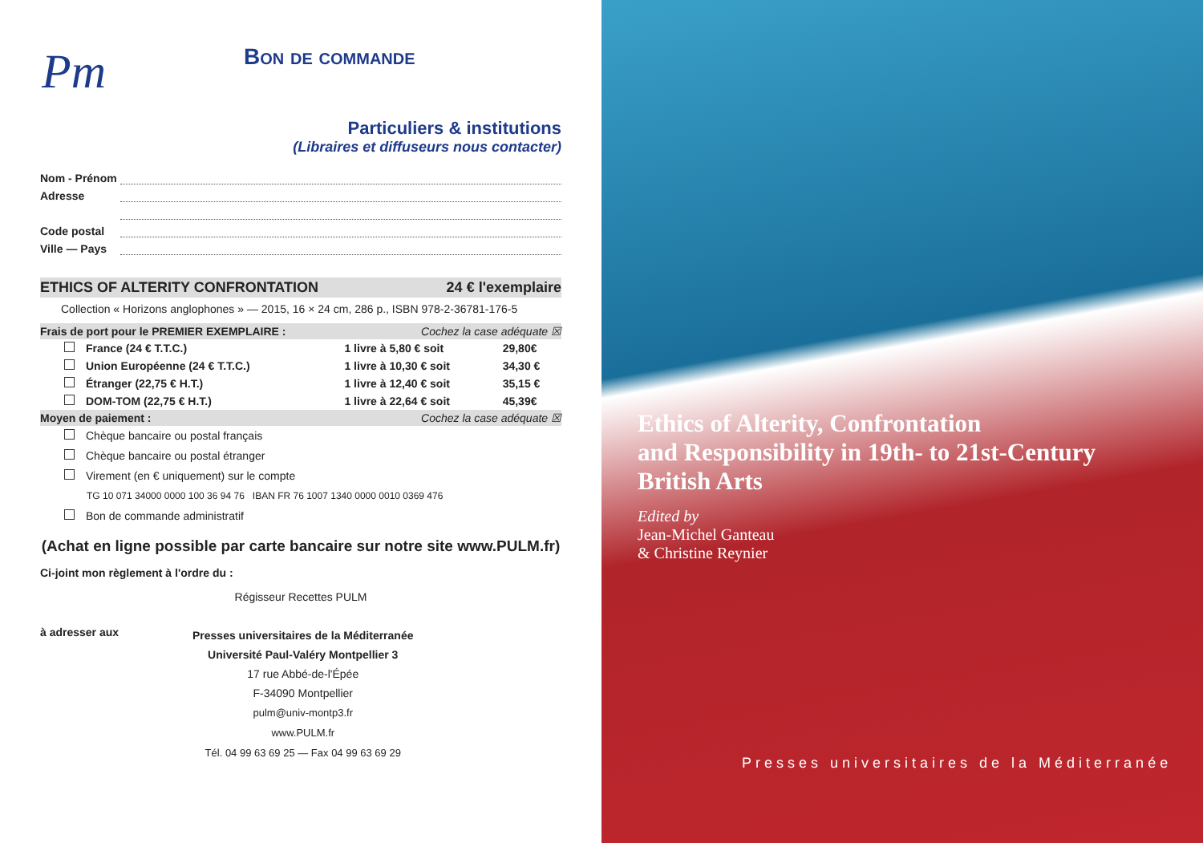Pm
Bon de commande
Particuliers & institutions
(Libraires et diffuseurs nous contacter)
Nom - Prénom
Adresse
Code postal
Ville — Pays
ETHICS OF ALTERITY CONFRONTATION 24 € l'exemplaire
Collection « Horizons anglophones » — 2015, 16 × 24 cm, 286 p., ISBN 978-2-36781-176-5
Frais de port pour le PREMIER EXEMPLAIRE : Cochez la case adéquate ☒
| France (24 € T.T.C.) | 1 livre à 5,80 € soit | 29,80€ |
| Union Européenne (24 € T.T.C.) | 1 livre à 10,30 € soit | 34,30 € |
| Étranger (22,75 € H.T.) | 1 livre à 12,40 € soit | 35,15 € |
| DOM-TOM (22,75 € H.T.) | 1 livre à 22,64 € soit | 45,39€ |
Moyen de paiement : Cochez la case adéquate ☒
Chèque bancaire ou postal français
Chèque bancaire ou postal étranger
Virement (en € uniquement) sur le compte
TG 10 071 34000 0000 100 36 94 76 IBAN FR 76 1007 1340 0000 0010 0369 476
Bon de commande administratif
(Achat en ligne possible par carte bancaire sur notre site www.PULM.fr)
Ci-joint mon règlement à l'ordre du :
Régisseur Recettes PULM
à adresser aux
Presses universitaires de la Méditerranée
Université Paul-Valéry Montpellier 3
17 rue Abbé-de-l'Épée
F-34090 Montpellier
pulm@univ-montp3.fr
www.PULM.fr
Tél. 04 99 63 69 25 — Fax 04 99 63 69 29
Ethics of Alterity, Confrontation
and Responsibility in 19th- to 21st-Century
British Arts
Edited by
Jean-Michel Ganteau
& Christine Reynier
Presses universitaires de la Méditerranée